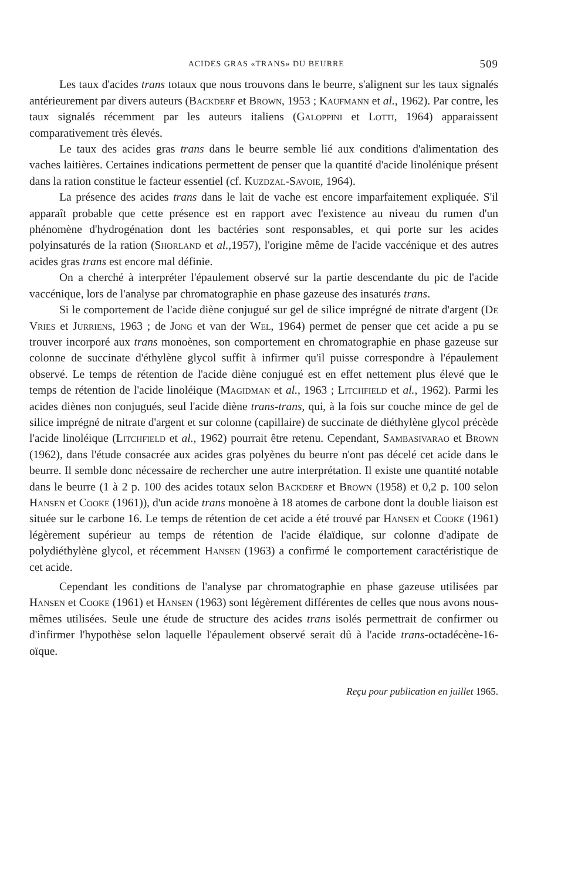ACIDES GRAS «TRANS» DU BEURRE 509
Les taux d'acides trans totaux que nous trouvons dans le beurre, s'alignent sur les taux signalés antérieurement par divers auteurs (Backderf et Brown, 1953 ; Kaufmann et al., 1962). Par contre, les taux signalés récemment par les auteurs italiens (Galoppini et Lotti, 1964) apparaissent comparativement très élevés.
Le taux des acides gras trans dans le beurre semble lié aux conditions d'alimentation des vaches laitières. Certaines indications permettent de penser que la quantité d'acide linolénique présent dans la ration constitue le facteur essentiel (cf. Kuzdzal-Savoie, 1964).
La présence des acides trans dans le lait de vache est encore imparfaitement expliquée. S'il apparaît probable que cette présence est en rapport avec l'existence au niveau du rumen d'un phénomène d'hydrogénation dont les bactéries sont responsables, et qui porte sur les acides polyinsaturés de la ration (Shorland et al.,1957), l'origine même de l'acide vaccénique et des autres acides gras trans est encore mal définie.
On a cherché à interpréter l'épaulement observé sur la partie descendante du pic de l'acide vaccénique, lors de l'analyse par chromatographie en phase gazeuse des insaturés trans.
Si le comportement de l'acide diène conjugué sur gel de silice imprégné de nitrate d'argent (De Vries et Jurriens, 1963 ; de Jong et van der Wel, 1964) permet de penser que cet acide a pu se trouver incorporé aux trans monoènes, son comportement en chromatographie en phase gazeuse sur colonne de succinate d'éthylène glycol suffit à infirmer qu'il puisse correspondre à l'épaulement observé. Le temps de rétention de l'acide diène conjugué est en effet nettement plus élevé que le temps de rétention de l'acide linoléique (Magidman et al., 1963 ; Litchfield et al., 1962). Parmi les acides diènes non conjugués, seul l'acide diène trans-trans, qui, à la fois sur couche mince de gel de silice imprégné de nitrate d'argent et sur colonne (capillaire) de succinate de diéthylène glycol précède l'acide linoléique (Litchfield et al., 1962) pourrait être retenu. Cependant, Sambasivarao et Brown (1962), dans l'étude consacrée aux acides gras polyènes du beurre n'ont pas décelé cet acide dans le beurre. Il semble donc nécessaire de rechercher une autre interprétation. Il existe une quantité notable dans le beurre (1 à 2 p. 100 des acides totaux selon Backderf et Brown (1958) et 0,2 p. 100 selon Hansen et Cooke (1961)), d'un acide trans monoène à 18 atomes de carbone dont la double liaison est située sur le carbone 16. Le temps de rétention de cet acide a été trouvé par Hansen et Cooke (1961) légèrement supérieur au temps de rétention de l'acide élaïdique, sur colonne d'adipate de polydiéthylène glycol, et récemment Hansen (1963) a confirmé le comportement caractéristique de cet acide.
Cependant les conditions de l'analyse par chromatographie en phase gazeuse utilisées par Hansen et Cooke (1961) et Hansen (1963) sont légèrement différentes de celles que nous avons nous-mêmes utilisées. Seule une étude de structure des acides trans isolés permettrait de confirmer ou d'infirmer l'hypothèse selon laquelle l'épaulement observé serait dû à l'acide trans-octadécène-16-oïque.
Reçu pour publication en juillet 1965.